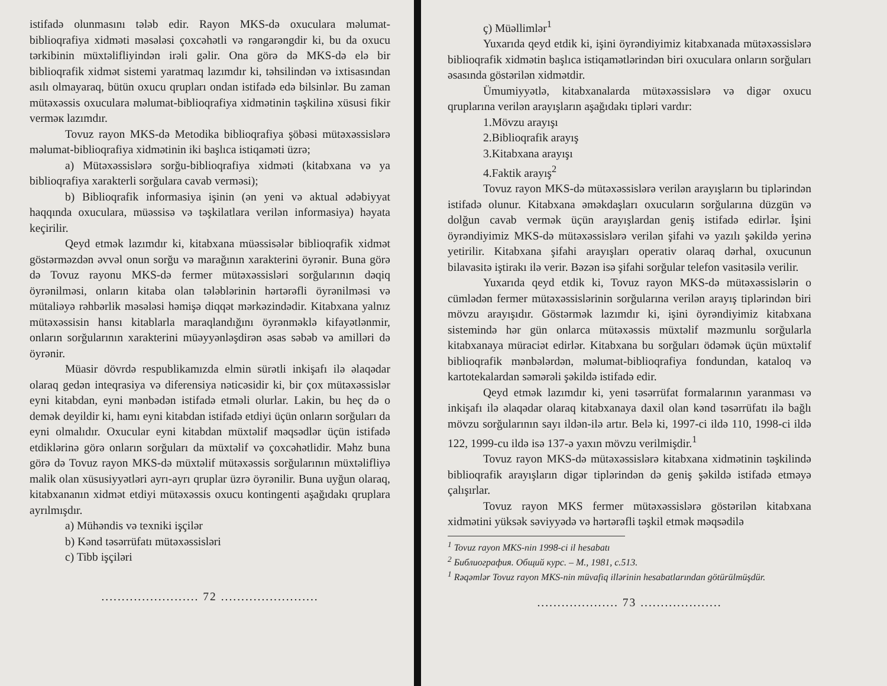istifadə olunmasını tələb edir. Rayon MKS-də oxuculara məlumat-biblioqrafiya xidməti məsələsi çoxcəhətli və rəngarəngdir ki, bu da oxucu tərkibinin müxtəlifliyindən irəli gəlir. Ona görə də MKS-də elə bir biblioqrafik xidmət sistemi yaratmaq lazımdır ki, təhsilindən və ixtisasından asılı olmayaraq, bütün oxucu qrupları ondan istifadə edə bilsinlər. Bu zaman mütəxəssis oxuculara məlumat-biblioqrafiya xidmətinin təşkilinə xüsusi fikir verməк lazımdır.
Tovuz rayon MKS-də Metodika biblioqrafiya şöbəsi mütəxəssislərə məlumat-biblioqrafiya xidmətinin iki başlıca istiqaməti üzrə;
a) Mütəxəssislərə sorğu-biblioqrafiya xidməti (kitabxana və ya biblioqrafiya xarakterli sorğulara cavab verməsi);
b) Biblioqrafik informasiya işinin (ən yeni və aktual ədəbiyyat haqqında oxuculara, müəssisə və təşkilatlara verilən informasiya) həyata keçirilir.
Qeyd etmək lazımdır ki, kitabxana müəssisələr biblioqrafik xidmət göstərməzdən əvvəl onun sorğu və marağının xarakterini öyrənir. Buna görə də Tovuz rayonu MKS-də fermer mütəxəssisləri sorğularının dəqiq öyrənilməsi, onların kitaba olan tələblərinin hərtərəfli öyrənilməsi və mütaliəyə rəhbərlik məsələsi həmişə diqqət mərkəzindədir. Kitabxana yalnız mütəxəssisin hansı kitablarla maraqlandığını öyrənməklə kifayətlənmir, onların sorğularının xarakterini müəyyənləşdirən əsas səbəb və amilləri də öyrənir.
Müasir dövrdə respublikamızda elmin sürətli inkişafı ilə əlaqədar olaraq gedən inteqrasiya və diferensiya nəticəsidir ki, bir çox mütəxəssislər eyni kitabdan, eyni mənbədən istifadə etməli olurlar. Lakin, bu heç də o demək deyildir ki, hamı eyni kitabdan istifadə etdiyi üçün onların sorğuları da eyni olmalıdır. Oxucular eyni kitabdan müxtəlif məqsədlər üçün istifadə etdiklərinə görə onların sorğuları da müxtəlif və çoxcəhətlidir. Məhz buna görə də Tovuz rayon MKS-də müxtəlif mütəxəssis sorğularının müxtəlifliyə malik olan xüsusiyyətləri ayrı-ayrı qruplar üzrə öyrənilir. Buna uyğun olaraq, kitabxananın xidmət etdiyi mütəxəssis oxucu kontingenti aşağıdakı qruplara ayrılmışdır.
a) Mühəndis və texniki işçilər
b) Kənd təsərrüfatı mütəxəssisləri
c) Tibb işçiləri
........................ 72 ........................
ç) Müəllimlər<sup>1</sup>
Yuxarıda qeyd etdik ki, işini öyrəndiyimiz kitabxanada mütəxəssislərə biblioqrafik xidmətin başlıca istiqamətlərindən biri oxuculara onların sorğuları əsasında göstərilən xidmətdir.
Ümumiyyətlə, kitabxanalarda mütəxəssislərə və digər oxucu qruplarına verilən arayışların aşağıdakı tipləri vardır:
1.Mövzu arayışı
2.Biblioqrafik arayış
3.Kitabxana arayışı
4.Faktik arayış<sup>2</sup>
Tovuz rayon MKS-də mütəxəssislərə verilən arayışların bu tiplərindən istifadə olunur. Kitabxana əməkdaşları oxucuların sorğularına düzgün və dolğun cavab vermək üçün arayışlardan geniş istifadə edirlər. İşini öyrəndiyimiz MKS-də mütəxəssislərə verilən şifahi və yazılı şəkildə yerinə yetirilir. Kitabxana şifahi arayışları operativ olaraq dərhal, oxucunun bilavasitə iştirakı ilə verir. Bəzən isə şifahi sorğular telefon vasitəsilə verilir.
Yuxarıda qeyd etdik ki, Tovuz rayon MKS-də mütəxəssislərin o cümlədən fermer mütəxəssislərinin sorğularına verilən arayış tiplərindən biri mövzu arayışıdır. Göstərmək lazımdır ki, işini öyrəndiyimiz kitabxana sistemində hər gün onlarca mütəxəssis müxtəlif məzmunlu sorğularla kitabxanaya müraciət edirlər. Kitabxana bu sorğuları ödəmək üçün müxtəlif biblioqrafik mənbələrdən, məlumat-biblioqrafiya fondundan, kataloq və kartotekalardan səmərəli şəkildə istifadə edir.
Qeyd etmək lazımdır ki, yeni təsərrüfat formalarının yaranması və inkişafı ilə əlaqədar olaraq kitabxanaya daxil olan kənd təsərrüfatı ilə bağlı mövzu sorğularının sayı ildən-ilə artır. Belə ki, 1997-ci ildə 110, 1998-ci ildə 122, 1999-cu ildə isə 137-ə yaxın mövzu verilmişdir.<sup>1</sup>
Tovuz rayon MKS-də mütəxəssislərə kitabxana xidmətinin təşkilində biblioqrafik arayışların digər tiplərindən də geniş şəkildə istifadə etməyə çalışırlar.
Tovuz rayon MKS fermer mütəxəssislərə göstərilən kitabxana xidmətini yüksək səviyyədə və hərtərəfli təşkil etmək məqsədilə
<sup>1</sup> Tovuz rayon MKS-nin 1998-ci il hesabatı
<sup>2</sup> Библиография. Общий курс. – М., 1981, с.513.
<sup>1</sup> Rəqəmlər Tovuz rayon MKS-nin müvafiq illərinin hesabatlarından götürülmüşdür.
.................... 73 ....................